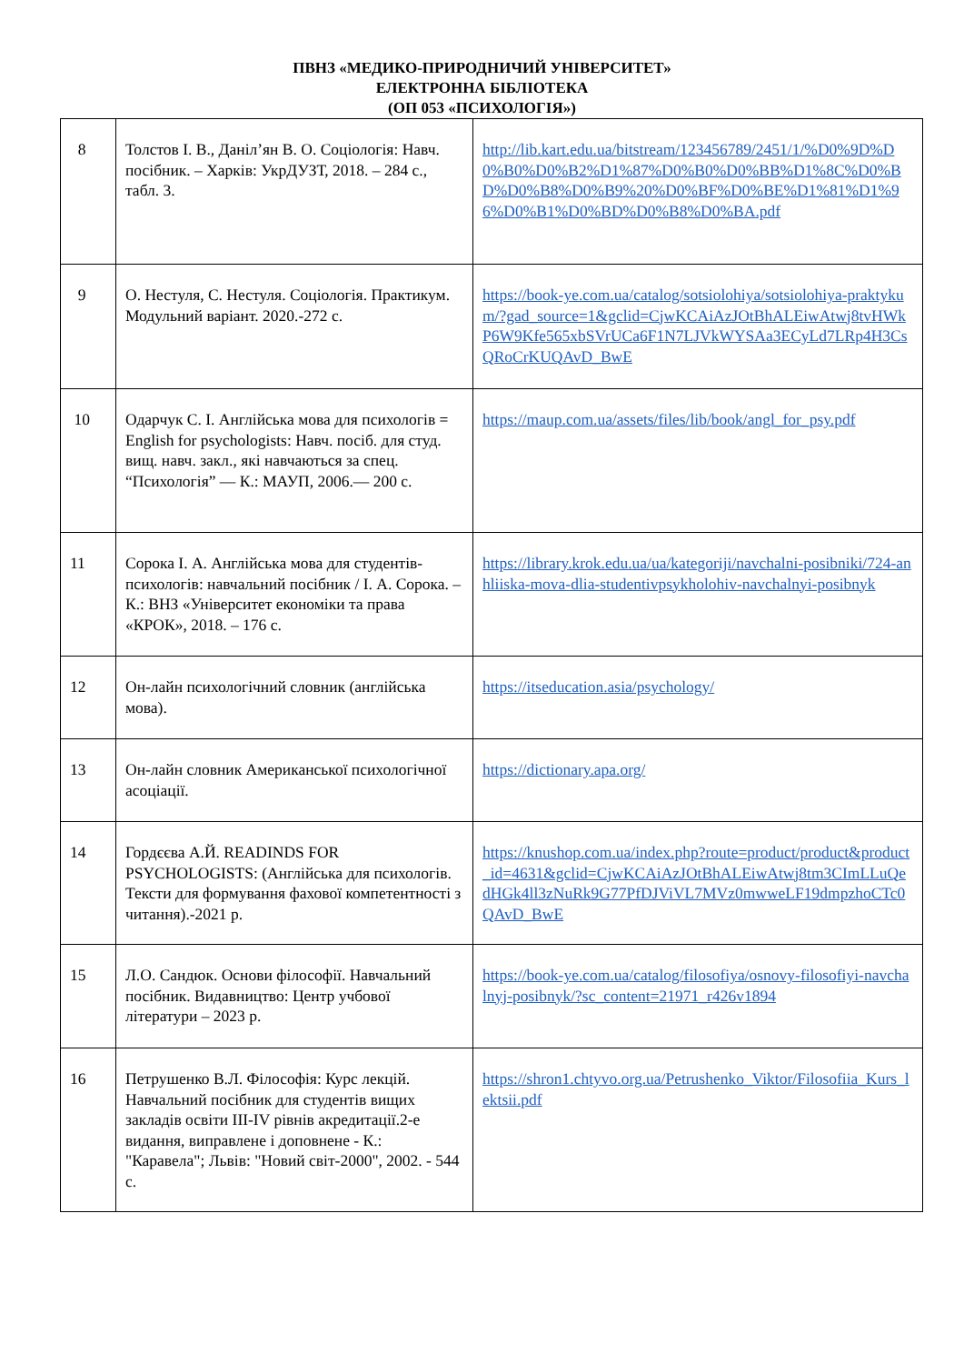ПВНЗ «МЕДИКО-ПРИРОДНИЧИЙ УНІВЕРСИТЕТ»
ЕЛЕКТРОННА БІБЛІОТЕКА
(ОП 053 «ПСИХОЛОГІЯ»)
| 8 | Толстов І. В., Даніл’ян В. О. Соціологія: Навч. посібник. – Харків: УкрДУЗТ, 2018. – 284 с., табл. 3. | http://lib.kart.edu.ua/bitstream/123456789/2451/1/%D0%9D%D0%B0%D0%B2%D1%87%D0%B0%D0%BB%D1%8C%D0%BD%D0%B8%D0%B9%20%D0%BF%D0%BE%D1%81%D1%96%D0%B1%D0%BD%D0%B8%D0%BA.pdf |
| 9 | О. Нестуля, С. Нестуля. Соціологія. Практикум. Модульний варіант. 2020.-272 с. | https://book-ye.com.ua/catalog/sotsiolohiya/sotsiolohiya-praktykum/?gad_source=1&gclid=CjwKCAiAzJOtBhALEiwAtwj8tvHWkP6W9Kfe565xbSVrUCa6F1N7LJVkWYSAa3ECyLd7LRp4H3CsQRoCrKUQAvD_BwE |
| 10 | Одарчук С. І. Англійська мова для психологів = English for psychologists: Навч. посіб. для студ. вищ. навч. закл., які навчаються за спец. “Психологія” — К.: МАУП, 2006.— 200 с. | https://maup.com.ua/assets/files/lib/book/angl_for_psy.pdf |
| 11 | Сорока І. А. Англійська мова для студентів-психологів: навчальний посібник / І. А. Сорока. – К.: ВНЗ «Університет економіки та права «КРОК», 2018. – 176 с. | https://library.krok.edu.ua/ua/kategoriji/navchalni-posibniki/724-anhliiska-mova-dlia-studentivpsykholohiv-navchalnyi-posibnyk |
| 12 | Он-лайн психологічний словник (англійська мова). | https://itseducation.asia/psychology/ |
| 13 | Он-лайн словник Американської психологічної асоціації. | https://dictionary.apa.org/ |
| 14 | Гордєєва А.Й. READINDS FOR PSYCHOLOGISTS: (Англійська для психологів. Тексти для формування фахової компетентності з читання).-2021 р. | https://knushop.com.ua/index.php?route=product/product&product_id=4631&gclid=CjwKCAiAzJOtBhALEiwAtwj8tm3CImLLuQedHGk4ll3zNuRk9G77PfDJViVL7MVz0mwweLF19dmpzhoCTc0QAvD_BwE |
| 15 | Л.О. Сандюк. Основи філософії. Навчальний посібник. Видавництво: Центр учбової літератури – 2023 р. | https://book-ye.com.ua/catalog/filosofiya/osnovy-filosofiyi-navchalnyj-posibnyk/?sc_content=21971_r426v1894 |
| 16 | Петрушенко В.Л. Філософія: Курс лекцій. Навчальний посібник для студентів вищих закладів освіти III-IV рівнів акредитації.2-е видання, виправлене і доповнене - К.: "Каравела"; Львів: "Новий світ-2000", 2002. - 544 с. | https://shron1.chtyvo.org.ua/Petrushenko_Viktor/Filosofiia_Kurs_lektsii.pdf |